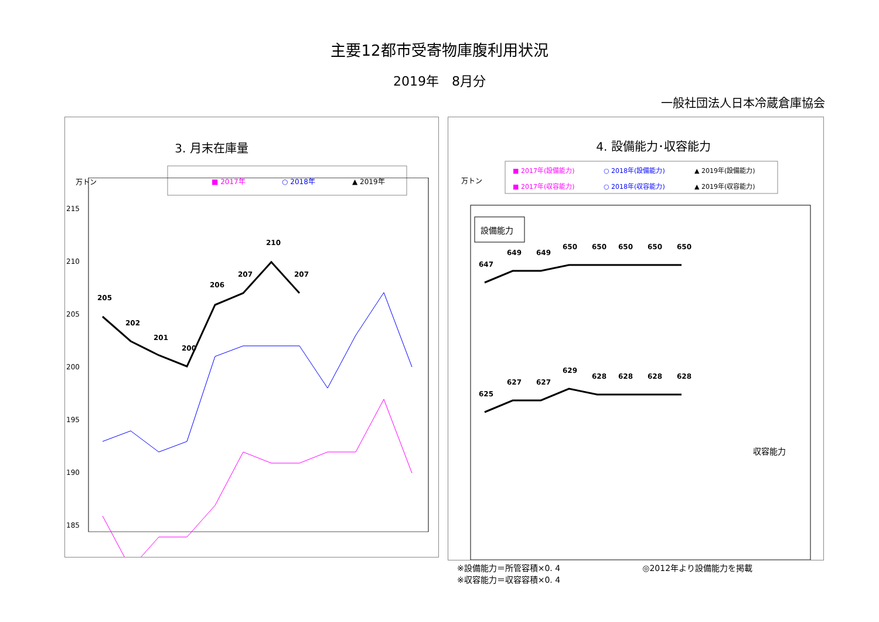主要12都市受寄物庫腹利用状況
2019年　8月分
一般社団法人日本冷蔵倉庫協会
3. 月末在庫量
万トン
■ 2017年
○ 2018年
▲ 2019年
215
210
205
200
195
190
185
205
202
201
200
206
207
210
207
4. 設備能力･収容能力
万トン
■ 2017年(設備能力)
○ 2018年(設備能力)
▲ 2019年(設備能力)
■ 2017年(収容能力)
○ 2018年(収容能力)
▲ 2019年(収容能力)
設備能力
収容能力
647
649
649
650
650
650
650
650
625
627
627
629
628
628
628
628
※設備能力＝所管容積×0. 4
※収容能力＝収容容積×0. 4
◎2012年より設備能力を掲載